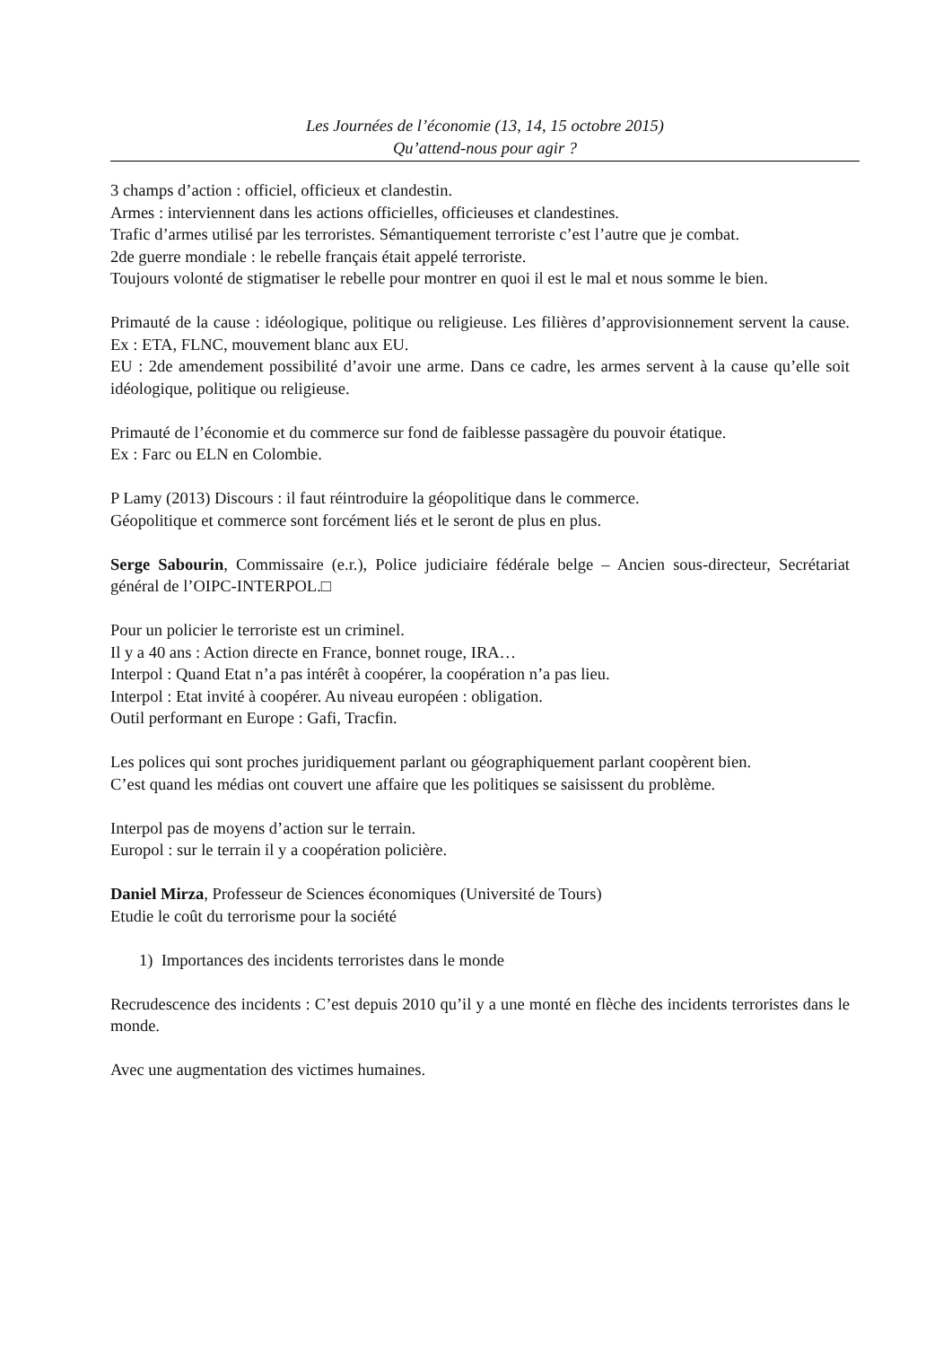Les Journées de l’économie (13, 14, 15 octobre 2015)
Qu’attend-nous pour agir ?
3 champs d’action : officiel, officieux et clandestin.
Armes : interviennent dans les actions officielles, officieuses et clandestines.
Trafic d’armes utilisé par les terroristes. Sémantiquement terroriste c’est l’autre que je combat.
2de guerre mondiale : le rebelle français était appelé terroriste.
Toujours volonté de stigmatiser le rebelle pour montrer en quoi il est le mal et nous somme le bien.
Primauté de la cause : idéologique, politique ou religieuse. Les filières d’approvisionnement servent la cause. Ex : ETA, FLNC, mouvement blanc aux EU.
EU : 2de amendement possibilité d’avoir une arme. Dans ce cadre, les armes servent à la cause qu’elle soit idéologique, politique ou religieuse.
Primauté de l’économie et du commerce sur fond de faiblesse passagère du pouvoir étatique.
Ex : Farc ou ELN en Colombie.
P Lamy (2013) Discours : il faut réintroduire la géopolitique dans le commerce.
Géopolitique et commerce sont forcément liés et le seront de plus en plus.
Serge Sabourin, Commissaire (e.r.), Police judiciaire fédérale belge – Ancien sous-directeur, Secrétariat général de l’OIPC-INTERPOL.□
Pour un policier le terroriste est un criminel.
Il y a 40 ans : Action directe en France, bonnet rouge, IRA…
Interpol : Quand Etat n’a pas intérêt à coopérer, la coopération n’a pas lieu.
Interpol : Etat invité à coopérer. Au niveau européen : obligation.
Outil performant en Europe : Gafi, Tracfin.
Les polices qui sont proches juridiquement parlant ou géographiquement parlant coopèrent bien.
C’est quand les médias ont couvert une affaire que les politiques se saisissent du problème.
Interpol pas de moyens d’action sur le terrain.
Europol : sur le terrain il y a coopération policière.
Daniel Mirza, Professeur de Sciences économiques (Université de Tours)
Etudie le coût du terrorisme pour la société
1) Importances des incidents terroristes dans le monde
Recrudescence des incidents : C’est depuis 2010 qu’il y a une monté en flèche des incidents terroristes dans le monde.
Avec une augmentation des victimes humaines.